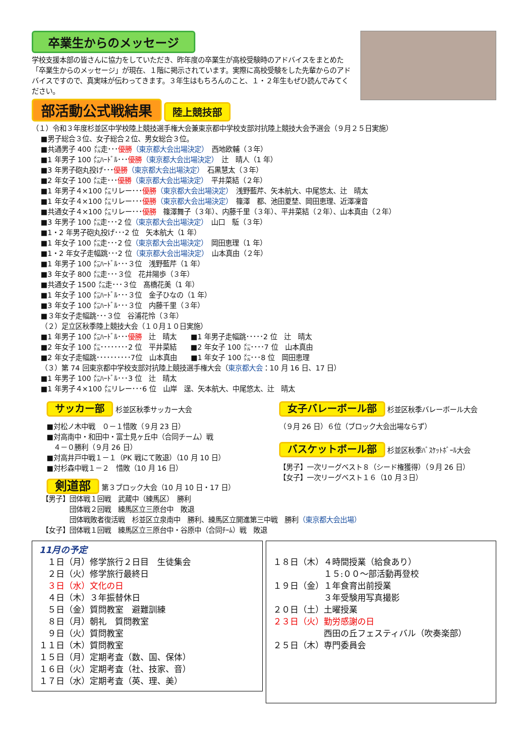卒業生からのメッセージ
学校支援本部の皆さんに協力をしていただき、昨年度の卒業生が高校受験時のアドバイスをまとめた「卒業生からのメッセージ」が現在、１階に掲示されています。実際に高校受験をした先輩からのアドバイスですので、真実味が伝わってきます。３年生はもちろんのこと、１・２年生もぜひ読んでみてください。
部活動公式戦結果 陸上競技部
（１）令和３年度杉並区中学校陸上競技選手権大会兼東京都中学校支部対抗陸上競技大会予選会（９月２５日実施）
■男子総合３位、女子総合２位、男女総合３位。
■共通男子 400 ㍍走･･･優勝（東京都大会出場決定）　西地欧輔（３年）
■1 年男子 100 ㍍ﾊｰﾄﾞﾙ･･･優勝（東京都大会出場決定）　辻　晴人（1 年）
■3 年男子砲丸投げ･･･優勝（東京都大会出場決定）　石黒慧太（３年）
■2 年女子 100 ㍍走･･･優勝（東京都大会出場決定）　平井菜結（２年）
■1 年男子４×100 ㍍リレー･･･優勝（東京都大会出場決定）　浅野藍芹、矢本航大、中尾悠太、辻　晴太
■1 年女子４×100 ㍍リレー･･･優勝（東京都大会出場決定）　篠澤　都、池田夏埜、岡田恵理、近澤凜音
■共通女子４×100 ㍍リレー･･･優勝　篠澤舞子（３年）、内藤千里（３年）、平井菜結（２年）、山本真由（２年）
■3 年男子 100 ㍍走･･･2 位（東京都大会出場決定）　山口　駈（３年）
■1・2 年男子砲丸投げ･･･2 位　矢本航大（1 年）
■1 年女子 100 ㍍走･･･2 位（東京都大会出場決定）　岡田恵理（1 年）
■1・2 年女子走幅跳･･･2 位（東京都大会出場決定）　山本真由（２年）
■1 年男子 100 ㍍ﾊｰﾄﾞﾙ･･･３位　浅野藍芹（1 年）
■3 年女子 800 ㍍走･･･３位　花井陽歩（３年）
■共通女子 1500 ㍍走･･･３位　髙橋花美（1 年）
■1 年女子 100 ㍍ﾊｰﾄﾞﾙ･･･３位　金子ひなの（1 年）
■3 年女子 100 ㍍ﾊｰﾄﾞﾙ･･･３位　内藤千里（３年）
■３年女子走幅跳･･･３位　谷浦花怜（３年）
（２）足立区秋季陸上競技大会（１０月１０日実施）
■1 年男子 100 ㍍ﾊｰﾄﾞﾙ･･･優勝　辻　晴太　　■1 年男子走幅跳･････2 位　辻　晴太
■2 年女子 100 ㍍････････2 位　平井菜結　　■2 年女子 100 ㍍････7 位　山本真由
■2 年女子走幅跳･･････････7位　山本真由　　■1 年女子 100 ㍍･･･8 位　岡田恵理
（３）第 74 回東京都中学校支部対抗陸上競技選手権大会（東京都大会：10 月 16 日、17 日）
■1 年男子 100 ㍍ﾊｰﾄﾞﾙ･･･3 位　辻　晴太
■1 年男子４×100 ㍍リレー･･･6 位　山岸　逞、矢本航大、中尾悠太、辻　晴太
サッカー部 杉並区秋季サッカー大会
■対松ノ木中戦　０－１惜敗（９月 23 日）
■対高南中・和田中・富士見ヶ丘中（合同チーム）戦
　４－０勝利（９月 26 日）
■対高井戸中戦１－１（PK 戦にて敗退）（10 月 10 日）
■対杉森中戦１－２　惜敗（10 月 16 日）
剣道部 第３ブロック大会（10 月 10 日・17 日）
女子バレーボール部 杉並区秋季バレーボール大会
（９月 26 日）６位（ブロック大会出場ならず）
バスケットボール部 杉並区秋季ﾊﾞｽｹｯﾄﾎﾞｰﾙ大会
【男子】一次リーグベスト８（シード権獲得）（９月 26 日）
【女子】一次リーグベスト１６（10 月３日）
【男子】団体戦１回戦　武蔵中（練馬区）　勝利
　　　　団体戦２回戦　練馬区立三原台中　敗退
　　　　団体戦敗者復活戦　杉並区立泉南中　勝利、練馬区立開進第三中戦　勝利（東京都大会出場）
【女子】団体戦１回戦　練馬区立三原台中・谷原中（合同ﾁｰﾑ）戦　敗退
11月の予定
　１日（月）修学旅行２日目　生徒集会
　２日（火）修学旅行最終日
　３日（水）文化の日
　４日（木）３年振替休日
　５日（金）質問教室　避難訓練
　８日（月）朝礼　質問教室
　９日（火）質問教室
１１日（木）質問教室
１５日（月）定期考査（数、国、保体）
１６日（火）定期考査（社、技家、音）
１７日（水）定期考査（英、理、美）
１８日（木）４時間授業（給食あり）
　　　　　　１５:００～部活動再登校
１９日（金）１年食育出前授業
　　　　　　３年受験用写真撮影
２０日（土）土曜授業
２３日（火）勤労感謝の日
　　　　　　西田の丘フェスティバル（吹奏楽部）
２５日（木）専門委員会